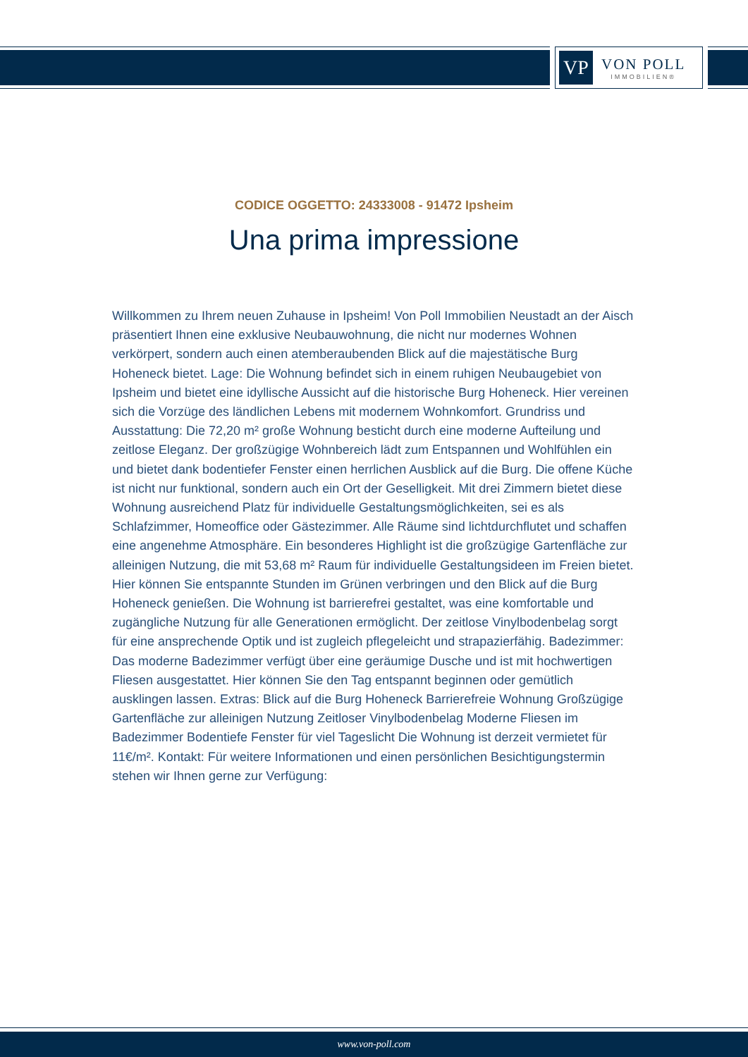VP
VON POLL
IMMOBILIEN®
CODICE OGGETTO: 24333008 - 91472 Ipsheim
Una prima impressione
Willkommen zu Ihrem neuen Zuhause in Ipsheim! Von Poll Immobilien Neustadt an der Aisch präsentiert Ihnen eine exklusive Neubauwohnung, die nicht nur modernes Wohnen verkörpert, sondern auch einen atemberaubenden Blick auf die majestätische Burg Hoheneck bietet. Lage: Die Wohnung befindet sich in einem ruhigen Neubaugebiet von Ipsheim und bietet eine idyllische Aussicht auf die historische Burg Hoheneck. Hier vereinen sich die Vorzüge des ländlichen Lebens mit modernem Wohnkomfort. Grundriss und Ausstattung: Die 72,20 m² große Wohnung besticht durch eine moderne Aufteilung und zeitlose Eleganz. Der großzügige Wohnbereich lädt zum Entspannen und Wohlfühlen ein und bietet dank bodentiefer Fenster einen herrlichen Ausblick auf die Burg. Die offene Küche ist nicht nur funktional, sondern auch ein Ort der Geselligkeit. Mit drei Zimmern bietet diese Wohnung ausreichend Platz für individuelle Gestaltungsmöglichkeiten, sei es als Schlafzimmer, Homeoffice oder Gästezimmer. Alle Räume sind lichtdurchflutet und schaffen eine angenehme Atmosphäre. Ein besonderes Highlight ist die großzügige Gartenfläche zur alleinigen Nutzung, die mit 53,68 m² Raum für individuelle Gestaltungsideen im Freien bietet. Hier können Sie entspannte Stunden im Grünen verbringen und den Blick auf die Burg Hoheneck genießen. Die Wohnung ist barrierefrei gestaltet, was eine komfortable und zugängliche Nutzung für alle Generationen ermöglicht. Der zeitlose Vinylbodenbelag sorgt für eine ansprechende Optik und ist zugleich pflegeleicht und strapazierfähig. Badezimmer: Das moderne Badezimmer verfügt über eine geräumige Dusche und ist mit hochwertigen Fliesen ausgestattet. Hier können Sie den Tag entspannt beginnen oder gemütlich ausklingen lassen. Extras: Blick auf die Burg Hoheneck Barrierefreie Wohnung Großzügige Gartenfläche zur alleinigen Nutzung Zeitloser Vinylbodenbelag Moderne Fliesen im Badezimmer Bodentiefe Fenster für viel Tageslicht Die Wohnung ist derzeit vermietet für 11€/m². Kontakt: Für weitere Informationen und einen persönlichen Besichtigungstermin stehen wir Ihnen gerne zur Verfügung:
www.von-poll.com